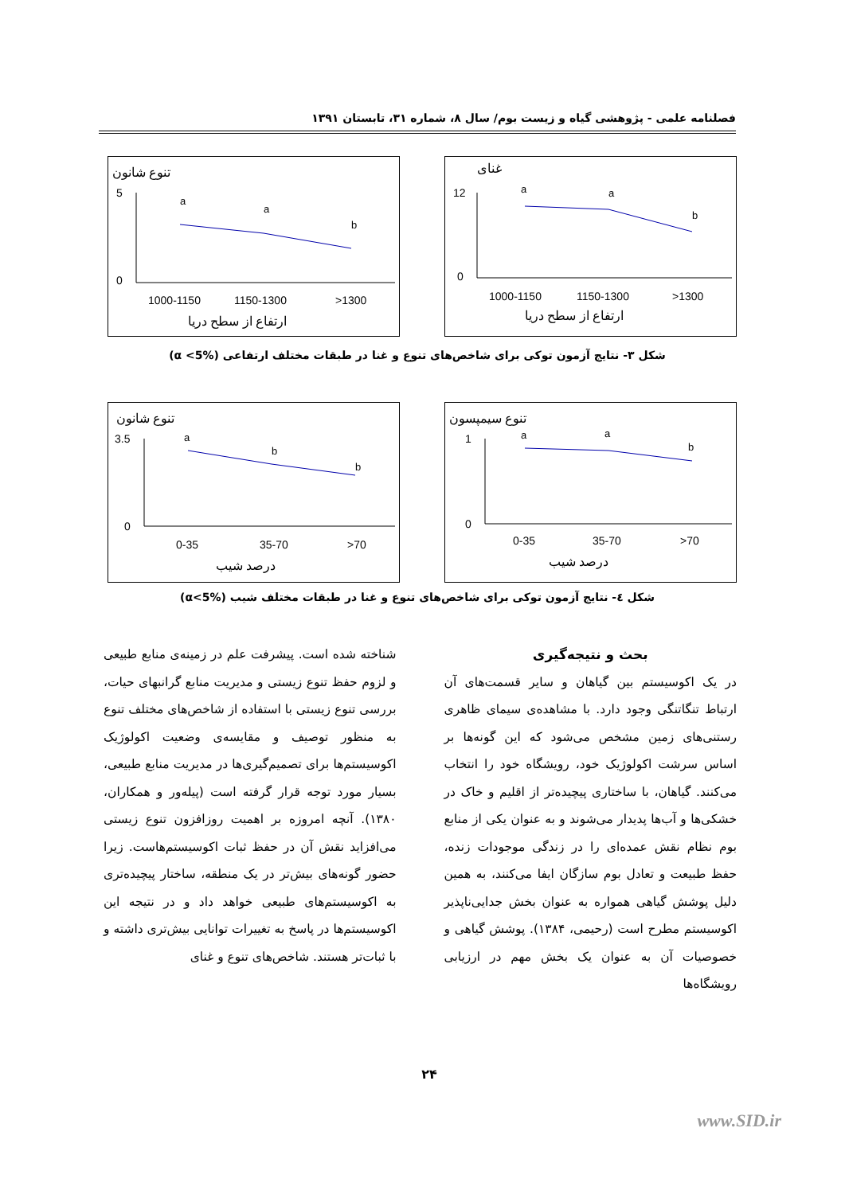فصلنامه علمی - پژوهشی گیاه و زیست بوم/ سال ۸، شماره ۳۱، تابستان ۱۳۹۱
تنوع شانون
5
0
a
a
b
1000-1150
1150-1300
>1300
ارتفاع از سطح دریا
غنای
12
0
a
a
b
1000-1150
1150-1300
>1300
ارتفاع از سطح دریا
شکل ۳- نتایج آزمون توکی برای شاخص‌های تنوع و غنا در طبقات مختلف ارتفاعی (α <5%)
تنوع شانون
3.5
0
a
b
b
0-35
35-70
>70
درصد شیب
تنوع سیمپسون
1
0
a
a
b
0-35
35-70
>70
درصد شیب
شکل ٤- نتایج آزمون توکی برای شاخص‌های تنوع و غنا در طبقات مختلف شیب (α<5%)
بحث و نتیجه‌گیری
در یک اکوسیستم بین گیاهان و سایر قسمت‌های آن ارتباط تنگاتنگی وجود دارد. با مشاهده‌ی سیمای ظاهری رستنی‌های زمین مشخص می‌شود که این گونه‌ها بر اساس سرشت اکولوژیک خود، رویشگاه خود را انتخاب می‌کنند. گیاهان، با ساختاری پیچیده‌تر از اقلیم و خاک در خشکی‌ها و آب‌ها پدیدار می‌شوند و به عنوان یکی از منابع بوم نظام نقش عمده‌ای را در زندگی موجودات زنده، حفظ طبیعت و تعادل بوم سازگان ایفا می‌کنند، به همین دلیل پوشش گیاهی همواره به عنوان بخش جدایی‌ناپذیر اکوسیستم مطرح است (رحیمی، ۱۳۸۴). پوشش گیاهی و خصوصیات آن به عنوان یک بخش مهم در ارزیابی رویشگاه‌ها
شناخته شده است. پیشرفت علم در زمینه‌ی منابع طبیعی و لزوم حفظ تنوع زیستی و مدیریت منابع گرانبهای حیات، بررسی تنوع زیستی با استفاده از شاخص‌های مختلف تنوع به منظور توصیف و مقایسه‌ی وضعیت اکولوژیک اکوسیستم‌ها برای تصمیم‌گیری‌ها در مدیریت منابع طبیعی، بسیار مورد توجه قرار گرفته است (پیله‌ور و همکاران، ۱۳۸۰). آنچه امروزه بر اهمیت روزافزون تنوع زیستی می‌افزاید نقش آن در حفظ ثبات اکوسیستم‌هاست. زیرا حضور گونه‌های بیش‌تر در یک منطقه، ساختار پیچیده‌تری به اکوسیستم‌های طبیعی خواهد داد و در نتیجه این اکوسیستم‌ها در پاسخ به تغییرات توانایی بیش‌تری داشته و با ثبات‌تر هستند. شاخص‌های تنوع و غنای
۲۴
www.SID.ir